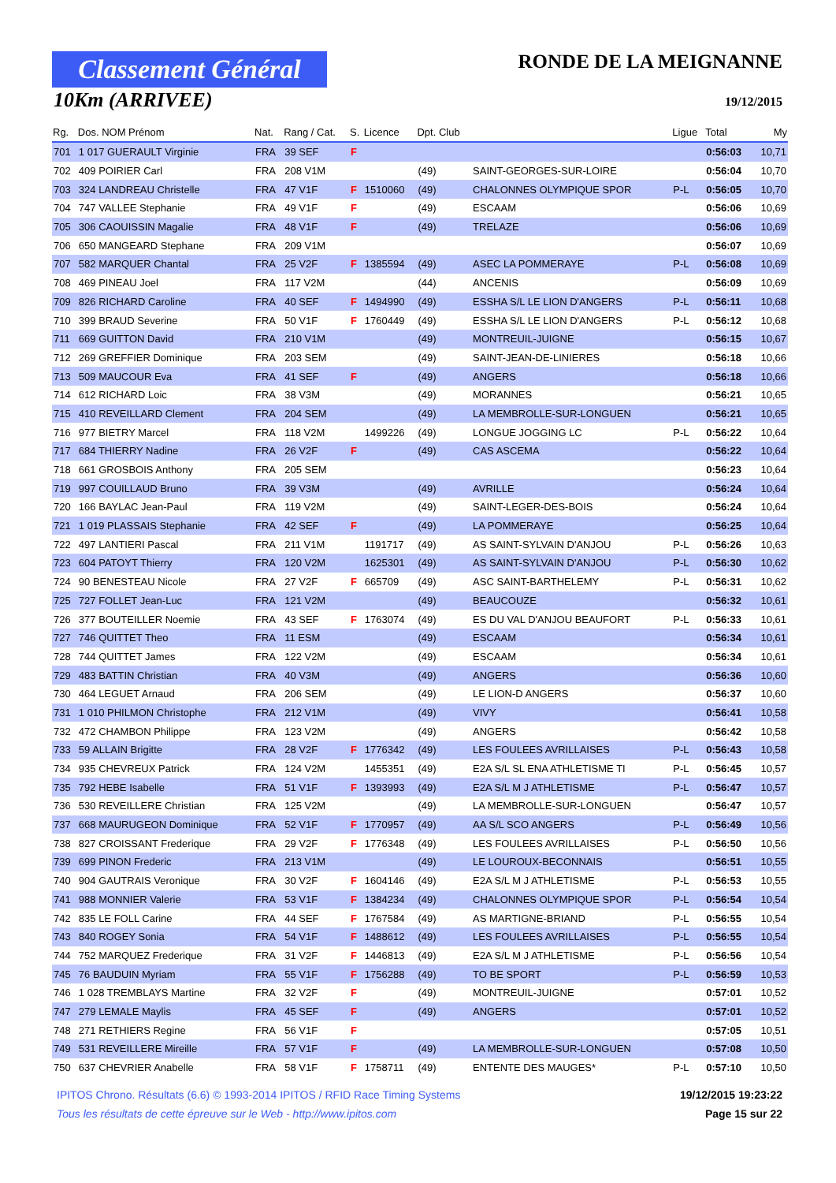Classement Général
10Km (ARRIVEE)
RONDE DE LA MEIGNANNE
19/12/2015
| Rg. | Dos. NOM Prénom | Nat. | Rang / Cat. | S. | Licence | Dpt. Club | | Ligue | Total | My |
| --- | --- | --- | --- | --- | --- | --- | --- | --- | --- | --- |
| 701 | 1 017 GUERAULT Virginie | FRA | 39 SEF | F | | | | | 0:56:03 | 10,71 |
| 702 | 409 POIRIER Carl | FRA | 208 V1M | | | (49) | SAINT-GEORGES-SUR-LOIRE | | 0:56:04 | 10,70 |
| 703 | 324 LANDREAU Christelle | FRA | 47 V1F | F | 1510060 | (49) | CHALONNES OLYMPIQUE SPOR | P-L | 0:56:05 | 10,70 |
| 704 | 747 VALLEE Stephanie | FRA | 49 V1F | F | | (49) | ESCAAM | | 0:56:06 | 10,69 |
| 705 | 306 CAOUISSIN Magalie | FRA | 48 V1F | F | | (49) | TRELAZE | | 0:56:06 | 10,69 |
| 706 | 650 MANGEARD Stephane | FRA | 209 V1M | | | | | | 0:56:07 | 10,69 |
| 707 | 582 MARQUER Chantal | FRA | 25 V2F | F | 1385594 | (49) | ASEC LA POMMERAYE | P-L | 0:56:08 | 10,69 |
| 708 | 469 PINEAU Joel | FRA | 117 V2M | | | (44) | ANCENIS | | 0:56:09 | 10,69 |
| 709 | 826 RICHARD Caroline | FRA | 40 SEF | F | 1494990 | (49) | ESSHA S/L LE LION D'ANGERS | P-L | 0:56:11 | 10,68 |
| 710 | 399 BRAUD Severine | FRA | 50 V1F | F | 1760449 | (49) | ESSHA S/L LE LION D'ANGERS | P-L | 0:56:12 | 10,68 |
| 711 | 669 GUITTON David | FRA | 210 V1M | | | (49) | MONTREUIL-JUIGNE | | 0:56:15 | 10,67 |
| 712 | 269 GREFFIER Dominique | FRA | 203 SEM | | | (49) | SAINT-JEAN-DE-LINIERES | | 0:56:18 | 10,66 |
| 713 | 509 MAUCOUR Eva | FRA | 41 SEF | F | | (49) | ANGERS | | 0:56:18 | 10,66 |
| 714 | 612 RICHARD Loic | FRA | 38 V3M | | | (49) | MORANNES | | 0:56:21 | 10,65 |
| 715 | 410 REVEILLARD Clement | FRA | 204 SEM | | | (49) | LA MEMBROLLE-SUR-LONGUEN | | 0:56:21 | 10,65 |
| 716 | 977 BIETRY Marcel | FRA | 118 V2M | | 1499226 | (49) | LONGUE JOGGING LC | P-L | 0:56:22 | 10,64 |
| 717 | 684 THIERRY Nadine | FRA | 26 V2F | F | | (49) | CAS ASCEMA | | 0:56:22 | 10,64 |
| 718 | 661 GROSBOIS Anthony | FRA | 205 SEM | | | | | | 0:56:23 | 10,64 |
| 719 | 997 COUILLAUD Bruno | FRA | 39 V3M | | | (49) | AVRILLE | | 0:56:24 | 10,64 |
| 720 | 166 BAYLAC Jean-Paul | FRA | 119 V2M | | | (49) | SAINT-LEGER-DES-BOIS | | 0:56:24 | 10,64 |
| 721 | 1 019 PLASSAIS Stephanie | FRA | 42 SEF | F | | (49) | LA POMMERAYE | | 0:56:25 | 10,64 |
| 722 | 497 LANTIERI Pascal | FRA | 211 V1M | | 1191717 | (49) | AS SAINT-SYLVAIN D'ANJOU | P-L | 0:56:26 | 10,63 |
| 723 | 604 PATOYT Thierry | FRA | 120 V2M | | 1625301 | (49) | AS SAINT-SYLVAIN D'ANJOU | P-L | 0:56:30 | 10,62 |
| 724 | 90 BENESTEAU Nicole | FRA | 27 V2F | F | 665709 | (49) | ASC SAINT-BARTHELEMY | P-L | 0:56:31 | 10,62 |
| 725 | 727 FOLLET Jean-Luc | FRA | 121 V2M | | | (49) | BEAUCOUZE | | 0:56:32 | 10,61 |
| 726 | 377 BOUTEILLER Noemie | FRA | 43 SEF | F | 1763074 | (49) | ES DU VAL D'ANJOU BEAUFORT | P-L | 0:56:33 | 10,61 |
| 727 | 746 QUITTET Theo | FRA | 11 ESM | | | (49) | ESCAAM | | 0:56:34 | 10,61 |
| 728 | 744 QUITTET James | FRA | 122 V2M | | | (49) | ESCAAM | | 0:56:34 | 10,61 |
| 729 | 483 BATTIN Christian | FRA | 40 V3M | | | (49) | ANGERS | | 0:56:36 | 10,60 |
| 730 | 464 LEGUET Arnaud | FRA | 206 SEM | | | (49) | LE LION-D ANGERS | | 0:56:37 | 10,60 |
| 731 | 1 010 PHILMON Christophe | FRA | 212 V1M | | | (49) | VIVY | | 0:56:41 | 10,58 |
| 732 | 472 CHAMBON Philippe | FRA | 123 V2M | | | (49) | ANGERS | | 0:56:42 | 10,58 |
| 733 | 59 ALLAIN Brigitte | FRA | 28 V2F | F | 1776342 | (49) | LES FOULEES AVRILLAISES | P-L | 0:56:43 | 10,58 |
| 734 | 935 CHEVREUX Patrick | FRA | 124 V2M | | 1455351 | (49) | E2A S/L SL ENA ATHLETISME TI | P-L | 0:56:45 | 10,57 |
| 735 | 792 HEBE Isabelle | FRA | 51 V1F | F | 1393993 | (49) | E2A S/L M J ATHLETISME | P-L | 0:56:47 | 10,57 |
| 736 | 530 REVEILLERE Christian | FRA | 125 V2M | | | (49) | LA MEMBROLLE-SUR-LONGUEN | | 0:56:47 | 10,57 |
| 737 | 668 MAURUGEON Dominique | FRA | 52 V1F | F | 1770957 | (49) | AA S/L SCO ANGERS | P-L | 0:56:49 | 10,56 |
| 738 | 827 CROISSANT Frederique | FRA | 29 V2F | F | 1776348 | (49) | LES FOULEES AVRILLAISES | P-L | 0:56:50 | 10,56 |
| 739 | 699 PINON Frederic | FRA | 213 V1M | | | (49) | LE LOUROUX-BECONNAIS | | 0:56:51 | 10,55 |
| 740 | 904 GAUTRAIS Veronique | FRA | 30 V2F | F | 1604146 | (49) | E2A S/L M J ATHLETISME | P-L | 0:56:53 | 10,55 |
| 741 | 988 MONNIER Valerie | FRA | 53 V1F | F | 1384234 | (49) | CHALONNES OLYMPIQUE SPOR | P-L | 0:56:54 | 10,54 |
| 742 | 835 LE FOLL Carine | FRA | 44 SEF | F | 1767584 | (49) | AS MARTIGNE-BRIAND | P-L | 0:56:55 | 10,54 |
| 743 | 840 ROGEY Sonia | FRA | 54 V1F | F | 1488612 | (49) | LES FOULEES AVRILLAISES | P-L | 0:56:55 | 10,54 |
| 744 | 752 MARQUEZ Frederique | FRA | 31 V2F | F | 1446813 | (49) | E2A S/L M J ATHLETISME | P-L | 0:56:56 | 10,54 |
| 745 | 76 BAUDUIN Myriam | FRA | 55 V1F | F | 1756288 | (49) | TO BE SPORT | P-L | 0:56:59 | 10,53 |
| 746 | 1 028 TREMBLAYS Martine | FRA | 32 V2F | F | | (49) | MONTREUIL-JUIGNE | | 0:57:01 | 10,52 |
| 747 | 279 LEMALE Maylis | FRA | 45 SEF | F | | (49) | ANGERS | | 0:57:01 | 10,52 |
| 748 | 271 RETHIERS Regine | FRA | 56 V1F | F | | | | | 0:57:05 | 10,51 |
| 749 | 531 REVEILLERE Mireille | FRA | 57 V1F | F | | (49) | LA MEMBROLLE-SUR-LONGUEN | | 0:57:08 | 10,50 |
| 750 | 637 CHEVRIER Anabelle | FRA | 58 V1F | F | 1758711 | (49) | ENTENTE DES MAUGES* | P-L | 0:57:10 | 10,50 |
IPITOS Chrono. Résultats (6.6) © 1993-2014 IPITOS / RFID Race Timing Systems 19/12/2015 19:23:22
Tous les résultats de cette épreuve sur le Web - http://www.ipitos.com Page 15 sur 22